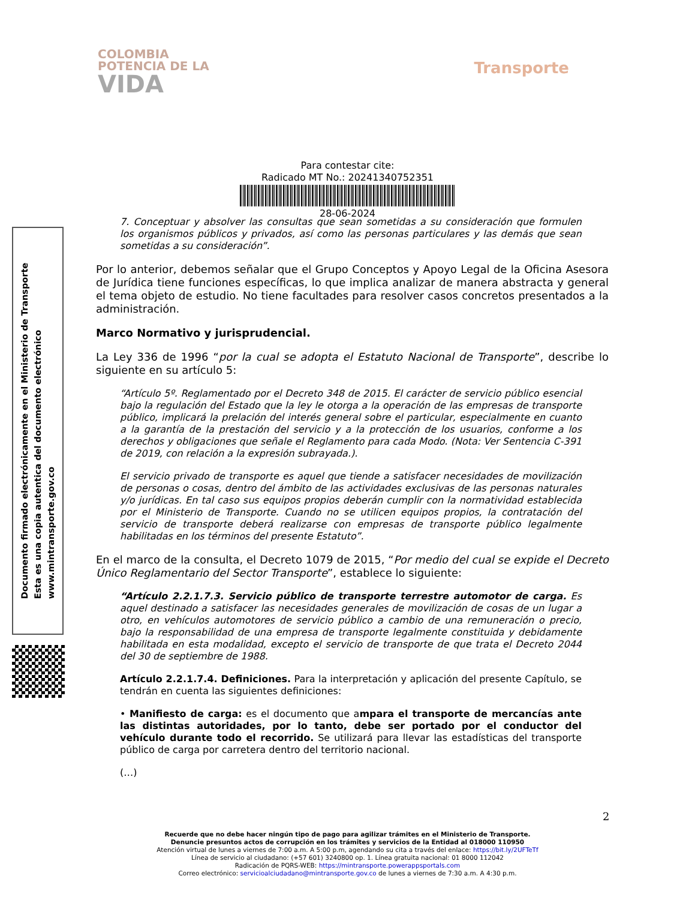COLOMBIA
POTENCIA DE LA
VIDA
Transporte
Para contestar cite:
Radicado MT No.: 20241340752351
28-06-2024
Documento firmado electrónicamente en el Ministerio de Transporte
Esta es una copia autentica del documento electrónico
www.mintransporte.gov.co
7. Conceptuar y absolver las consultas que sean sometidas a su consideración que formulen los organismos públicos y privados, así como las personas particulares y las demás que sean sometidas a su consideración”.
Por lo anterior, debemos señalar que el Grupo Conceptos y Apoyo Legal de la Oficina Asesora de Jurídica tiene funciones específicas, lo que implica analizar de manera abstracta y general el tema objeto de estudio. No tiene facultades para resolver casos concretos presentados a la administración.
Marco Normativo y jurisprudencial.
La Ley 336 de 1996 “por la cual se adopta el Estatuto Nacional de Transporte”, describe lo siguiente en su artículo 5:
“Artículo 5º. Reglamentado por el Decreto 348 de 2015. El carácter de servicio público esencial bajo la regulación del Estado que la ley le otorga a la operación de las empresas de transporte público, implicará la prelación del interés general sobre el particular, especialmente en cuanto a la garantía de la prestación del servicio y a la protección de los usuarios, conforme a los derechos y obligaciones que señale el Reglamento para cada Modo. (Nota: Ver Sentencia C-391 de 2019, con relación a la expresión subrayada.).
El servicio privado de transporte es aquel que tiende a satisfacer necesidades de movilización de personas o cosas, dentro del ámbito de las actividades exclusivas de las personas naturales y/o jurídicas. En tal caso sus equipos propios deberán cumplir con la normatividad establecida por el Ministerio de Transporte. Cuando no se utilicen equipos propios, la contratación del servicio de transporte deberá realizarse con empresas de transporte público legalmente habilitadas en los términos del presente Estatuto”.
En el marco de la consulta, el Decreto 1079 de 2015, “Por medio del cual se expide el Decreto Único Reglamentario del Sector Transporte”, establece lo siguiente:
“Artículo 2.2.1.7.3. Servicio público de transporte terrestre automotor de carga. Es aquel destinado a satisfacer las necesidades generales de movilización de cosas de un lugar a otro, en vehículos automotores de servicio público a cambio de una remuneración o precio, bajo la responsabilidad de una empresa de transporte legalmente constituida y debidamente habilitada en esta modalidad, excepto el servicio de transporte de que trata el Decreto 2044 del 30 de septiembre de 1988.
Artículo 2.2.1.7.4. Definiciones. Para la interpretación y aplicación del presente Capítulo, se tendrán en cuenta las siguientes definiciones:
• Manifiesto de carga: es el documento que ampara el transporte de mercancías ante las distintas autoridades, por lo tanto, debe ser portado por el conductor del vehículo durante todo el recorrido. Se utilizará para llevar las estadísticas del transporte público de carga por carretera dentro del territorio nacional.
(…)
2
Recuerde que no debe hacer ningún tipo de pago para agilizar trámites en el Ministerio de Transporte.
Denuncie presuntos actos de corrupción en los trámites y servicios de la Entidad al 018000 110950
Atención virtual de lunes a viernes de 7:00 a.m. A 5:00 p.m, agendando su cita a través del enlace: https://bit.ly/2UFTeTf
Línea de servicio al ciudadano: (+57 601) 3240800 op. 1. Línea gratuita nacional: 01 8000 112042
Radicación de PQRS-WEB: https://mintransporte.powerappsportals.com
Correo electrónico: servicioalciudadano@mintransporte.gov.co de lunes a viernes de 7:30 a.m. A 4:30 p.m.